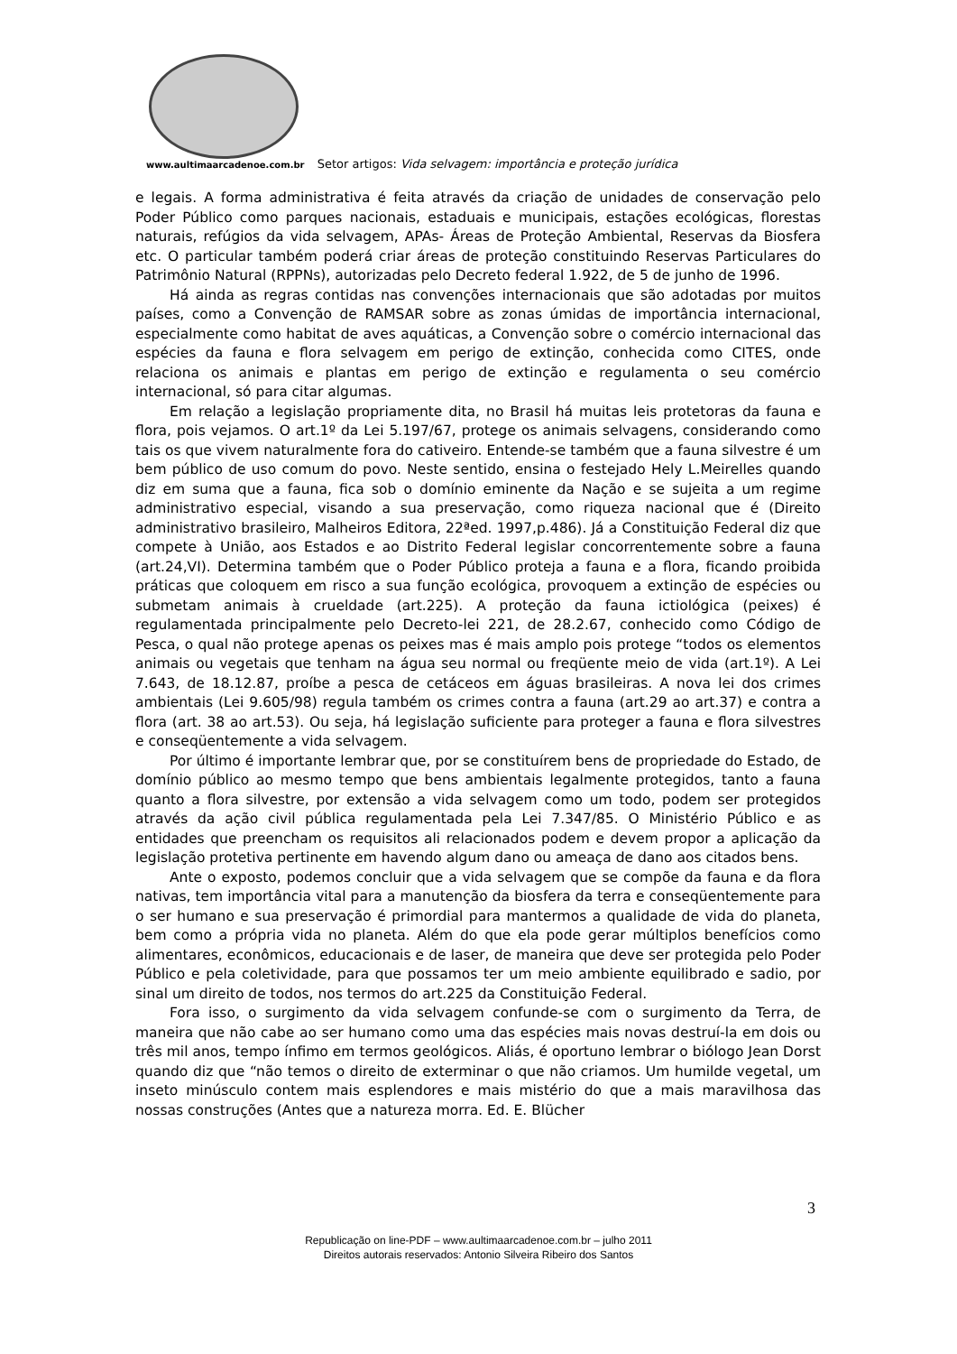www.aultimaarcadenoe.com.br Setor artigos: Vida selvagem: importância e proteção jurídica
e legais. A forma administrativa é feita através da criação de unidades de conservação pelo Poder Público como parques nacionais, estaduais e municipais, estações ecológicas, florestas naturais, refúgios da vida selvagem, APAs- Áreas de Proteção Ambiental, Reservas da Biosfera etc. O particular também poderá criar áreas de proteção constituindo Reservas Particulares do Patrimônio Natural (RPPNs), autorizadas pelo Decreto federal 1.922, de 5 de junho de 1996.
Há ainda as regras contidas nas convenções internacionais que são adotadas por muitos países, como a Convenção de RAMSAR sobre as zonas úmidas de importância internacional, especialmente como habitat de aves aquáticas, a Convenção sobre o comércio internacional das espécies da fauna e flora selvagem em perigo de extinção, conhecida como CITES, onde relaciona os animais e plantas em perigo de extinção e regulamenta o seu comércio internacional, só para citar algumas.
Em relação a legislação propriamente dita, no Brasil há muitas leis protetoras da fauna e flora, pois vejamos. O art.1º da Lei 5.197/67, protege os animais selvagens, considerando como tais os que vivem naturalmente fora do cativeiro. Entende-se também que a fauna silvestre é um bem público de uso comum do povo. Neste sentido, ensina o festejado Hely L.Meirelles quando diz em suma que a fauna, fica sob o domínio eminente da Nação e se sujeita a um regime administrativo especial, visando a sua preservação, como riqueza nacional que é (Direito administrativo brasileiro, Malheiros Editora, 22ªed. 1997,p.486). Já a Constituição Federal diz que compete à União, aos Estados e ao Distrito Federal legislar concorrentemente sobre a fauna (art.24,VI). Determina também que o Poder Público proteja a fauna e a flora, ficando proibida práticas que coloquem em risco a sua função ecológica, provoquem a extinção de espécies ou submetam animais à crueldade (art.225). A proteção da fauna ictiológica (peixes) é regulamentada principalmente pelo Decreto-lei 221, de 28.2.67, conhecido como Código de Pesca, o qual não protege apenas os peixes mas é mais amplo pois protege “todos os elementos animais ou vegetais que tenham na água seu normal ou freqüente meio de vida (art.1º). A Lei 7.643, de 18.12.87, proíbe a pesca de cetáceos em águas brasileiras. A nova lei dos crimes ambientais (Lei 9.605/98) regula também os crimes contra a fauna (art.29 ao art.37) e contra a flora (art. 38 ao art.53). Ou seja, há legislação suficiente para proteger a fauna e flora silvestres e conseqüentemente a vida selvagem.
Por último é importante lembrar que, por se constituírem bens de propriedade do Estado, de domínio público ao mesmo tempo que bens ambientais legalmente protegidos, tanto a fauna quanto a flora silvestre, por extensão a vida selvagem como um todo, podem ser protegidos através da ação civil pública regulamentada pela Lei 7.347/85. O Ministério Público e as entidades que preencham os requisitos ali relacionados podem e devem propor a aplicação da legislação protetiva pertinente em havendo algum dano ou ameaça de dano aos citados bens.
Ante o exposto, podemos concluir que a vida selvagem que se compõe da fauna e da flora nativas, tem importância vital para a manutenção da biosfera da terra e conseqüentemente para o ser humano e sua preservação é primordial para mantermos a qualidade de vida do planeta, bem como a própria vida no planeta. Além do que ela pode gerar múltiplos benefícios como alimentares, econômicos, educacionais e de laser, de maneira que deve ser protegida pelo Poder Público e pela coletividade, para que possamos ter um meio ambiente equilibrado e sadio, por sinal um direito de todos, nos termos do art.225 da Constituição Federal.
Fora isso, o surgimento da vida selvagem confunde-se com o surgimento da Terra, de maneira que não cabe ao ser humano como uma das espécies mais novas destruí-la em dois ou três mil anos, tempo ínfimo em termos geológicos. Aliás, é oportuno lembrar o biólogo Jean Dorst quando diz que “não temos o direito de exterminar o que não criamos. Um humilde vegetal, um inseto minúsculo contem mais esplendores e mais mistério do que a mais maravilhosa das nossas construções (Antes que a natureza morra. Ed. E. Blücher
3
Republicação on line-PDF – www.aultimaarcadenoe.com.br – julho 2011
Direitos autorais reservados: Antonio Silveira Ribeiro dos Santos